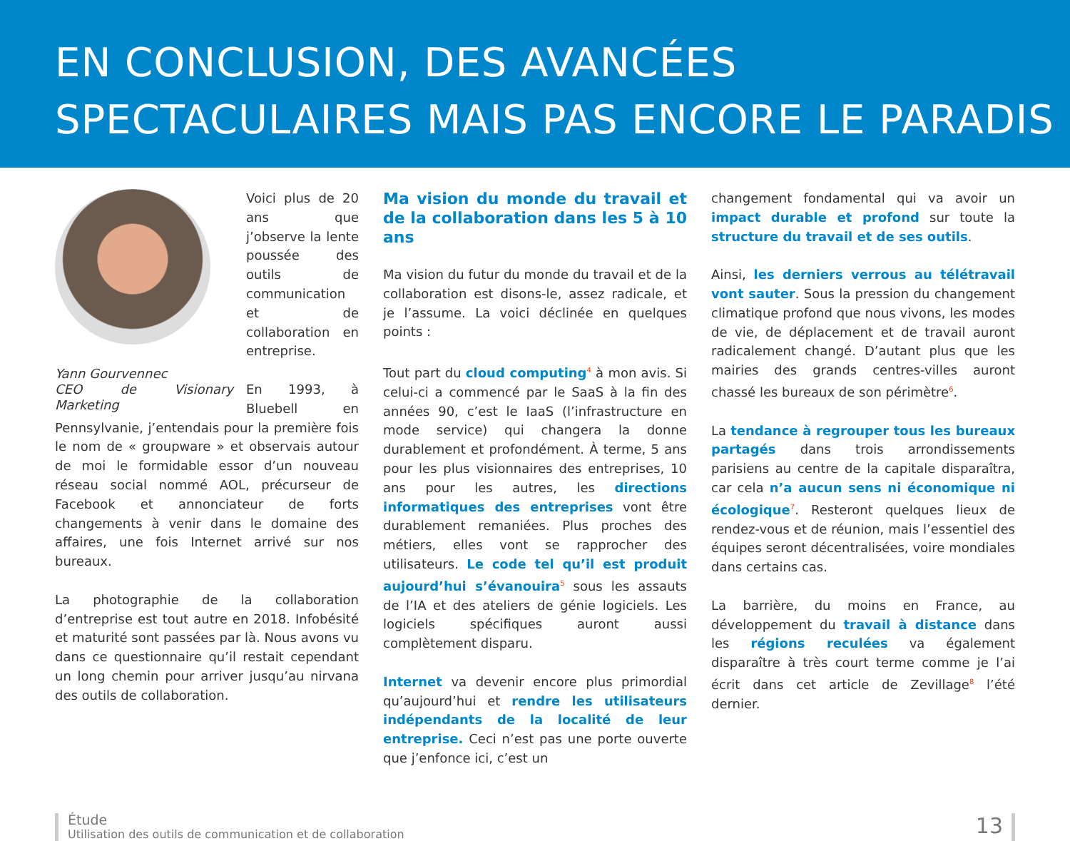EN CONCLUSION, DES AVANCÉES
SPECTACULAIRES MAIS PAS ENCORE LE PARADIS
Yann Gourvennec
CEO de Visionary Marketing
Voici plus de 20 ans que j’observe la lente poussée des outils de communication et de collaboration en entreprise.
En 1993, à Bluebell en Pennsylvanie, j’entendais pour la première fois le nom de « groupware » et observais autour de moi le formidable essor d’un nouveau réseau social nommé AOL, précurseur de Facebook et annonciateur de forts changements à venir dans le domaine des affaires, une fois Internet arrivé sur nos bureaux.
La photographie de la collaboration d’entreprise est tout autre en 2018. Infobésité et maturité sont passées par là. Nous avons vu dans ce questionnaire qu’il restait cependant un long chemin pour arriver jusqu’au nirvana des outils de collaboration.
Ma vision du monde du travail et de la collaboration dans les 5 à 10 ans
Ma vision du futur du monde du travail et de la collaboration est disons-le, assez radicale, et je l’assume. La voici déclinée en quelques points :
Tout part du cloud computing<sup>4</sup> à mon avis. Si celui-ci a commencé par le SaaS à la fin des années 90, c’est le IaaS (l’infrastructure en mode service) qui changera la donne durablement et profondément. À terme, 5 ans pour les plus visionnaires des entreprises, 10 ans pour les autres, les directions informatiques des entreprises vont être durablement remaniées. Plus proches des métiers, elles vont se rapprocher des utilisateurs. Le code tel qu’il est produit aujourd’hui s’évanouira<sup>5</sup> sous les assauts de l’IA et des ateliers de génie logiciels. Les logiciels spécifiques auront aussi complètement disparu.
Internet va devenir encore plus primordial qu’aujourd’hui et rendre les utilisateurs indépendants de la localité de leur entreprise. Ceci n’est pas une porte ouverte que j’enfonce ici, c’est un
changement fondamental qui va avoir un impact durable et profond sur toute la structure du travail et de ses outils.
Ainsi, les derniers verrous au télétravail vont sauter. Sous la pression du changement climatique profond que nous vivons, les modes de vie, de déplacement et de travail auront radicalement changé. D’autant plus que les mairies des grands centres-villes auront chassé les bureaux de son périmètre<sup>6</sup>.
La tendance à regrouper tous les bureaux partagés dans trois arrondissements parisiens au centre de la capitale disparaîtra, car cela n’a aucun sens ni économique ni écologique<sup>7</sup>. Resteront quelques lieux de rendez-vous et de réunion, mais l’essentiel des équipes seront décentralisées, voire mondiales dans certains cas.
La barrière, du moins en France, au développement du travail à distance dans les régions reculées va également disparaître à très court terme comme je l’ai écrit dans cet article de Zevillage<sup>8</sup> l’été dernier.
Étude
Utilisation des outils de communication et de collaboration
13